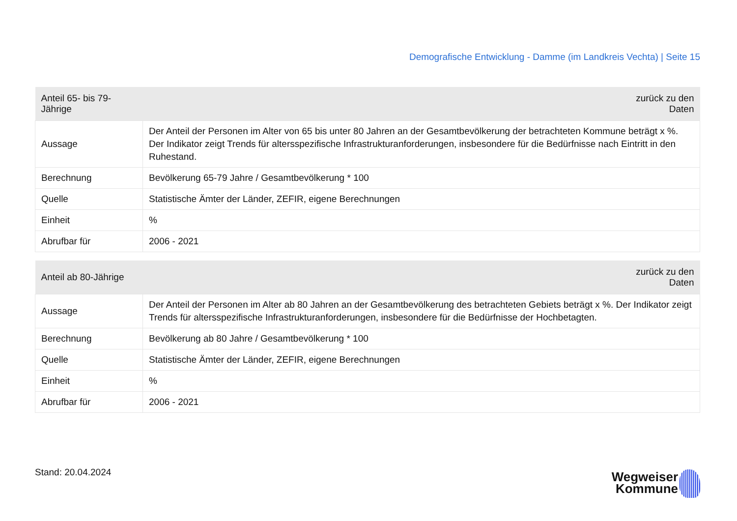Demografische Entwicklung - Damme (im Landkreis Vechta) | Seite 15
| Anteil 65- bis 79-Jährige | zurück zu den Daten |
| --- | --- |
| Aussage | Der Anteil der Personen im Alter von 65 bis unter 80 Jahren an der Gesamtbevölkerung der betrachteten Kommune beträgt x %. Der Indikator zeigt Trends für altersspezifische Infrastrukturanforderungen, insbesondere für die Bedürfnisse nach Eintritt in den Ruhestand. |
| Berechnung | Bevölkerung 65-79 Jahre / Gesamtbevölkerung * 100 |
| Quelle | Statistische Ämter der Länder, ZEFIR, eigene Berechnungen |
| Einheit | % |
| Abrufbar für | 2006 - 2021 |
| Anteil ab 80-Jährige | zurück zu den Daten |
| --- | --- |
| Aussage | Der Anteil der Personen im Alter ab 80 Jahren an der Gesamtbevölkerung des betrachteten Gebiets beträgt x %. Der Indikator zeigt Trends für altersspezifische Infrastrukturanforderungen, insbesondere für die Bedürfnisse der Hochbetagten. |
| Berechnung | Bevölkerung ab 80 Jahre / Gesamtbevölkerung * 100 |
| Quelle | Statistische Ämter der Länder, ZEFIR, eigene Berechnungen |
| Einheit | % |
| Abrufbar für | 2006 - 2021 |
Stand: 20.04.2024
Wegweiser
Kommune